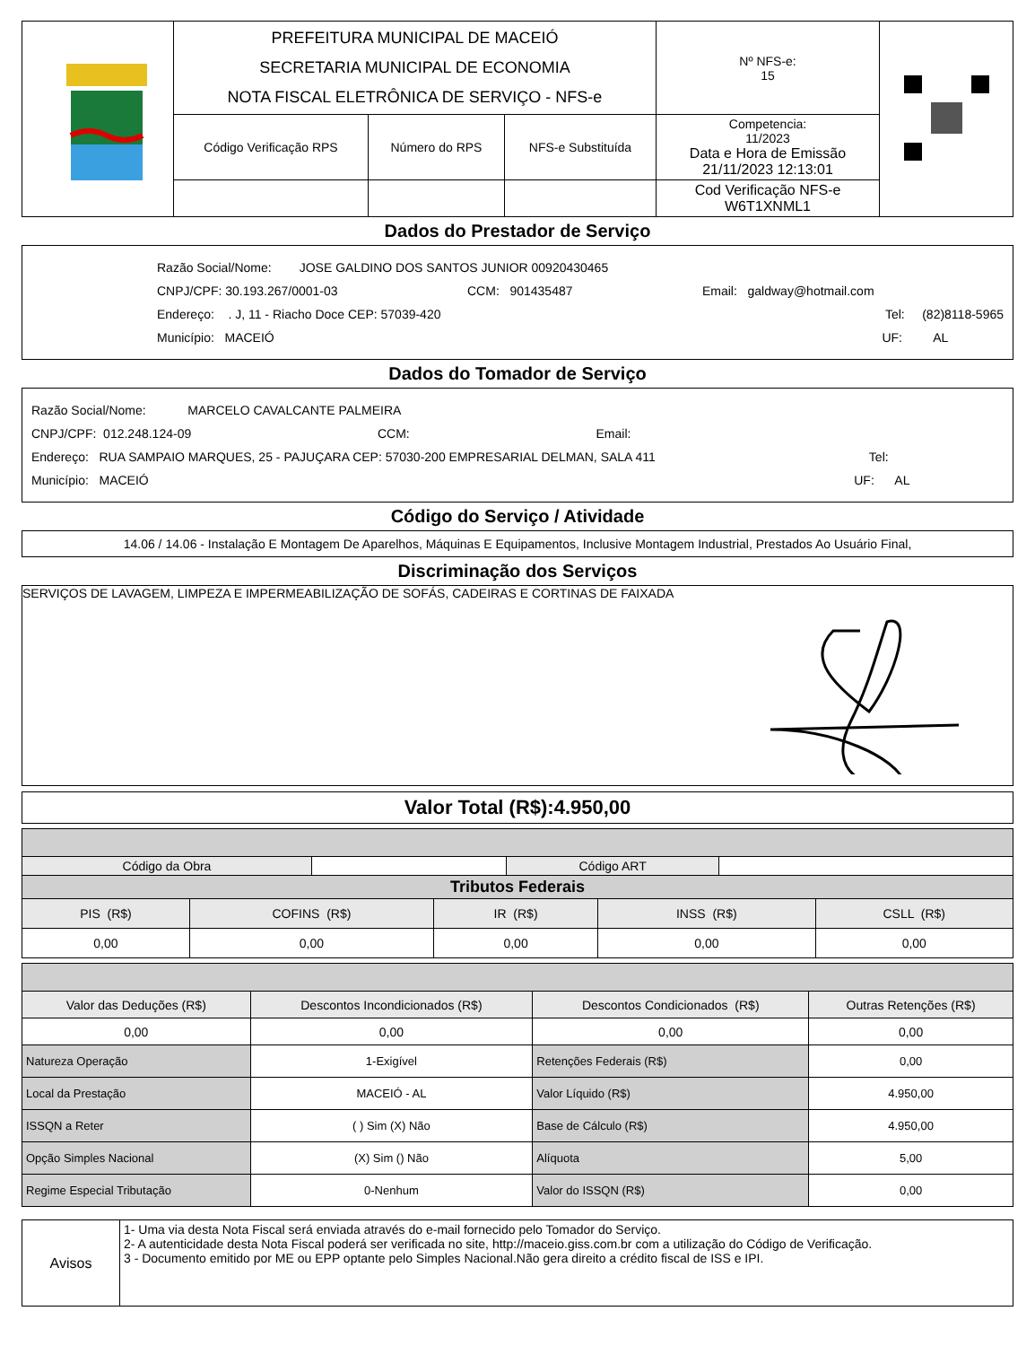| | PREFEITURA MUNICIPAL DE MACEIÓ SECRETARIA MUNICIPAL DE ECONOMIA NOTA FISCAL ELETRÔNICA DE SERVIÇO - NFS-e | | | Nº NFS-e: 15 | |
| | Código Verificação RPS | Número do RPS | NFS-e Substituída | Competencia: 11/2023 Data e Hora de Emissão 21/11/2023 12:13:01 | |
| | | | | Cod Verificação NFS-e W6T1XNML1 | |
Dados do Prestador de Serviço
Razão Social/Nome: JOSE GALDINO DOS SANTOS JUNIOR 00920430465
CNPJ/CPF: 30.193.267/0001-03 CCM: 901435487 Email: galdway@hotmail.com
Endereço: . J, 11 - Riacho Doce CEP: 57039-420 Tel: (82)8118-5965
Município: MACEIÓ UF: AL
Dados do Tomador de Serviço
Razão Social/Nome: MARCELO CAVALCANTE PALMEIRA
CNPJ/CPF: 012.248.124-09 CCM: Email:
Endereço: RUA SAMPAIO MARQUES, 25 - PAJUÇARA CEP: 57030-200 EMPRESARIAL DELMAN, SALA 411 Tel:
Município: MACEIÓ UF: AL
Código do Serviço / Atividade
14.06 / 14.06 - Instalação E Montagem De Aparelhos, Máquinas E Equipamentos, Inclusive Montagem Industrial, Prestados Ao Usuário Final,
Discriminação dos Serviços
SERVIÇOS DE LAVAGEM, LIMPEZA E IMPERMEABILIZAÇÃO DE SOFÁS, CADEIRAS E CORTINAS DE FAIXADA
Valor Total (R$):4.950,00
| Código da Obra | | | | Código ART | | | |
| Tributos Federais | | | | | | | |
| PIS (R$) | COFINS (R$) | | IR (R$) | | INSS (R$) | | CSLL (R$) |
| 0,00 | 0,00 | | 0,00 | | 0,00 | | 0,00 |
| Valor das Deduções (R$) | Descontos Incondicionados (R$) | Descontos Condicionados (R$) | Outras Retenções (R$) |
| 0,00 | 0,00 | 0,00 | 0,00 |
| Natureza Operação | 1-Exigível | Retenções Federais (R$) | 0,00 |
| Local da Prestação | MACEIÓ - AL | Valor Líquido (R$) | 4.950,00 |
| ISSQN a Reter | ( ) Sim (X) Não | Base de Cálculo (R$) | 4.950,00 |
| Opção Simples Nacional | (X) Sim () Não | Alíquota | 5,00 |
| Regime Especial Tributação | 0-Nenhum | Valor do ISSQN (R$) | 0,00 |
| Avisos | 1- Uma via desta Nota Fiscal será enviada através do e-mail fornecido pelo Tomador do Serviço. 2- A autenticidade desta Nota Fiscal poderá ser verificada no site, http://maceio.giss.com.br com a utilização do Código de Verificação. 3 - Documento emitido por ME ou EPP optante pelo Simples Nacional.Não gera direito a crédito fiscal de ISS e IPI. |